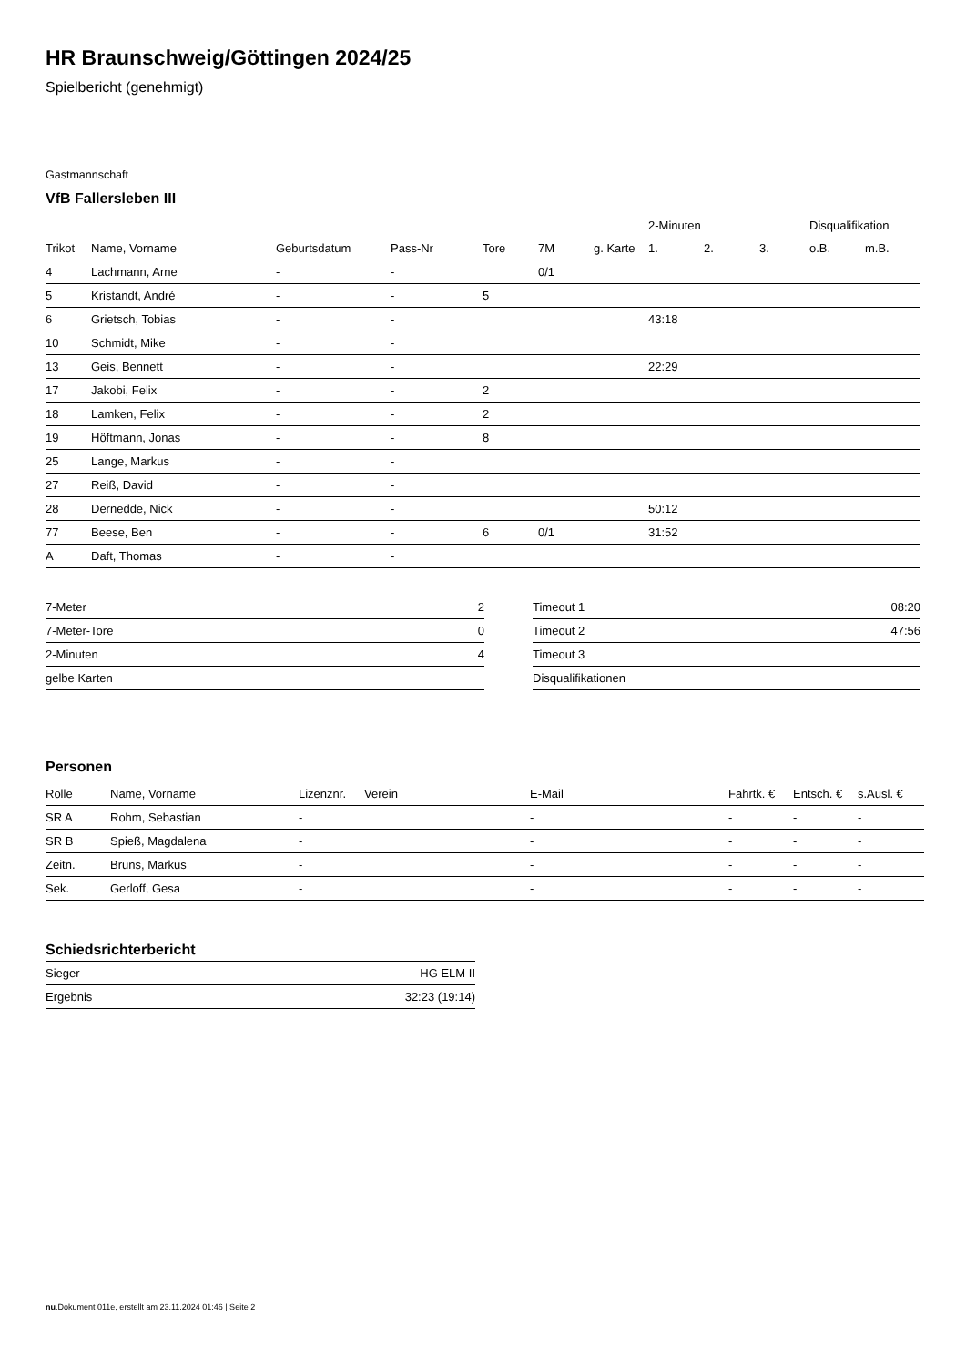HR Braunschweig/Göttingen 2024/25
Spielbericht (genehmigt)
Gastmannschaft
VfB Fallersleben III
| | | | | | | | 2-Minuten | | | Disqualifikation | |
| --- | --- | --- | --- | --- | --- | --- | --- | --- | --- | --- | --- |
| Trikot | Name, Vorname | Geburtsdatum | Pass-Nr | Tore | 7M | g. Karte | 1. | 2. | 3. | o.B. | m.B. |
| 4 | Lachmann, Arne | - | - | | 0/1 | | | | | | |
| 5 | Kristandt, André | - | - | 5 | | | | | | | |
| 6 | Grietsch, Tobias | - | - | | | | 43:18 | | | | |
| 10 | Schmidt, Mike | - | - | | | | | | | | |
| 13 | Geis, Bennett | - | - | | | | 22:29 | | | | |
| 17 | Jakobi, Felix | - | - | 2 | | | | | | | |
| 18 | Lamken, Felix | - | - | 2 | | | | | | | |
| 19 | Höftmann, Jonas | - | - | 8 | | | | | | | |
| 25 | Lange, Markus | - | - | | | | | | | | |
| 27 | Reiß, David | - | - | | | | | | | | |
| 28 | Dernedde, Nick | - | - | | | | 50:12 | | | | |
| 77 | Beese, Ben | - | - | 6 | 0/1 | | 31:52 | | | | |
| A | Daft, Thomas | - | - | | | | | | | | |
| 7-Meter | 2 |
| 7-Meter-Tore | 0 |
| 2-Minuten | 4 |
| gelbe Karten | |
| Timeout 1 | 08:20 |
| Timeout 2 | 47:56 |
| Timeout 3 | |
| Disqualifikationen | |
Personen
| Rolle | Name, Vorname | Lizenznr. | Verein | E-Mail | Fahrtk. € | Entsch. € | s.Ausl. € |
| --- | --- | --- | --- | --- | --- | --- | --- |
| SR A | Rohm, Sebastian | - | | - | - | - | - |
| SR B | Spieß, Magdalena | - | | - | - | - | - |
| Zeitn. | Bruns, Markus | - | | - | - | - | - |
| Sek. | Gerloff, Gesa | - | | - | - | - | - |
Schiedsrichterbericht
| Sieger | HG ELM II |
| Ergebnis | 32:23 (19:14) |
nu.Dokument 011e, erstellt am 23.11.2024 01:46 | Seite 2